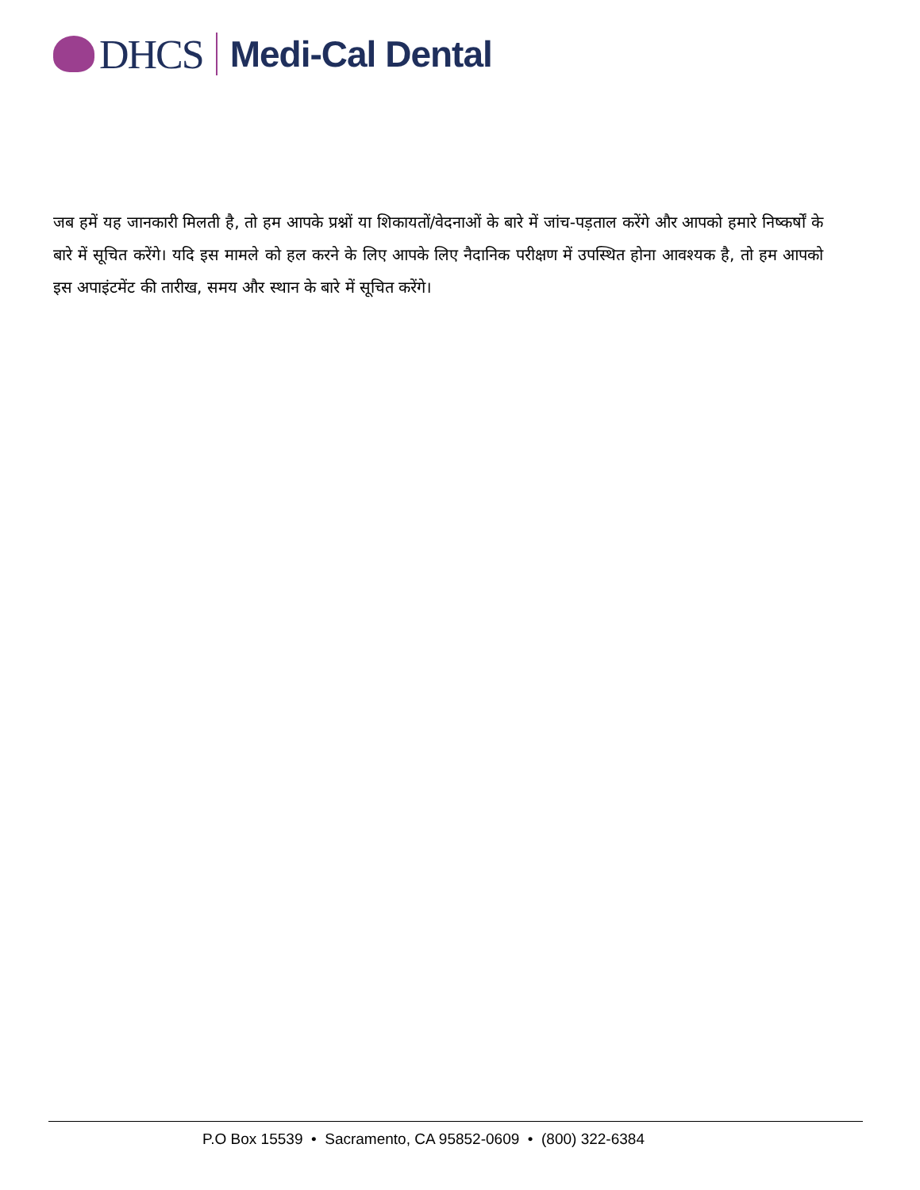DHCS Medi-Cal Dental
जब हमें यह जानकारी मिलती है, तो हम आपके प्रश्नों या शिकायतों/वेदनाओं के बारे में जांच-पड़ताल करेंगे और आपको हमारे निष्कर्षों के बारे में सूचित करेंगे। यदि इस मामले को हल करने के लिए आपके लिए नैदानिक परीक्षण में उपस्थित होना आवश्यक है, तो हम आपको इस अपाइंटमेंट की तारीख, समय और स्थान के बारे में सूचित करेंगे।
P.O Box 15539 • Sacramento, CA 95852-0609 • (800) 322-6384